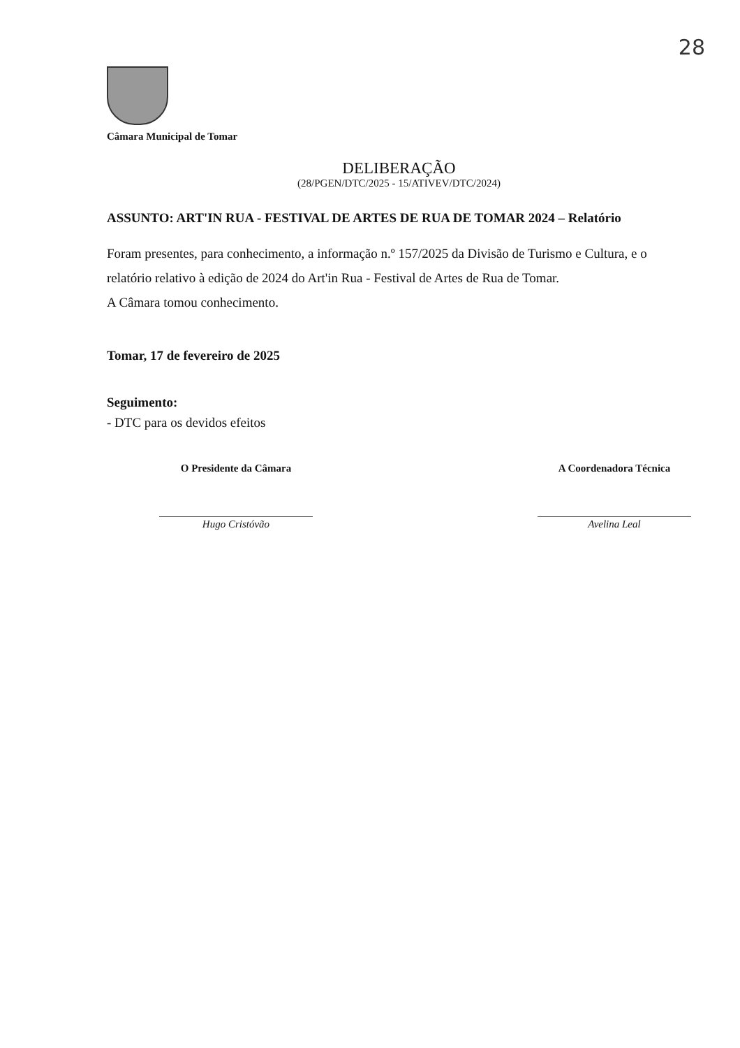28
Câmara Municipal de Tomar
DELIBERAÇÃO
(28/PGEN/DTC/2025 - 15/ATIVEV/DTC/2024)
ASSUNTO: ART'IN RUA - FESTIVAL DE ARTES DE RUA DE TOMAR 2024 – Relatório
Foram presentes, para conhecimento, a informação n.º 157/2025 da Divisão de Turismo e Cultura, e o relatório relativo à edição de 2024 do Art'in Rua - Festival de Artes de Rua de Tomar.
A Câmara tomou conhecimento.
Tomar, 17 de fevereiro de 2025
Seguimento:
- DTC para os devidos efeitos
O Presidente da Câmara
Hugo Cristóvão
A Coordenadora Técnica
Avelina Leal